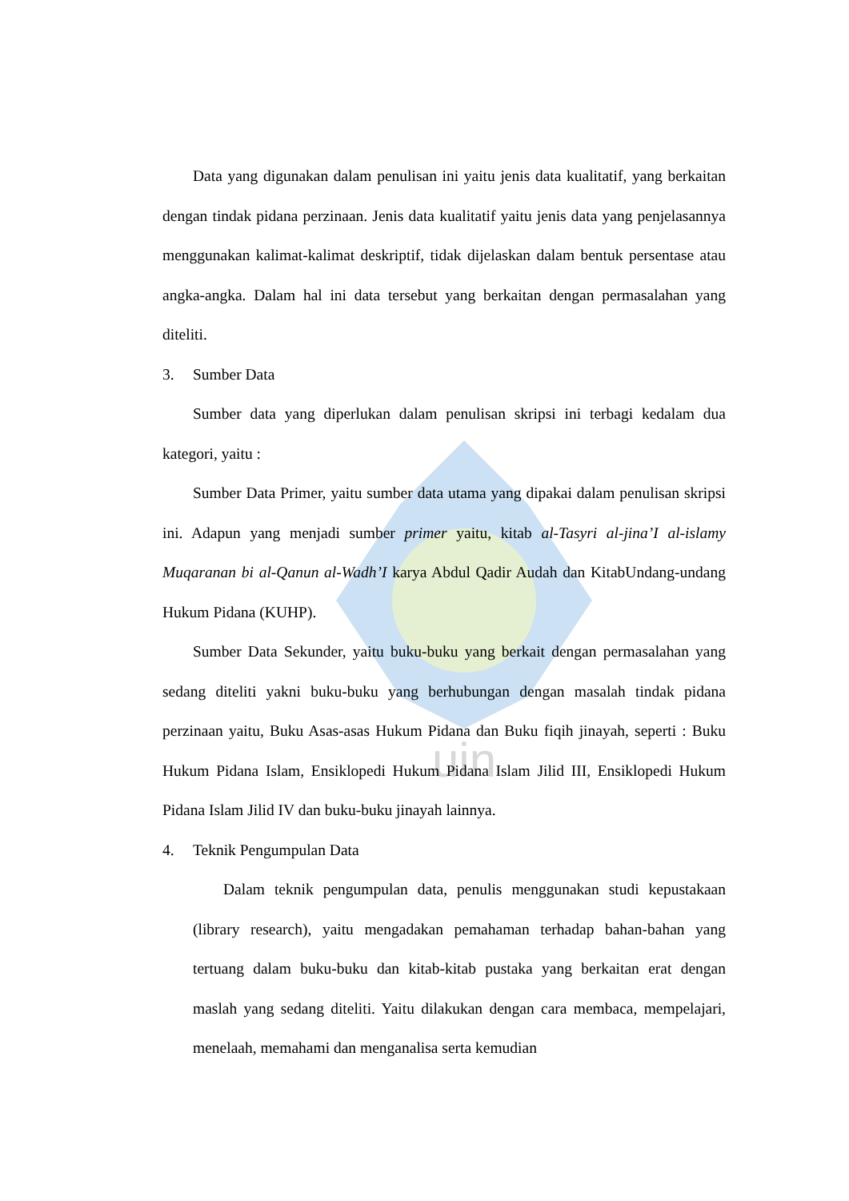uin
Data yang digunakan dalam penulisan ini yaitu jenis data kualitatif, yang berkaitan dengan tindak pidana perzinaan. Jenis data kualitatif yaitu jenis data yang penjelasannya menggunakan kalimat-kalimat deskriptif, tidak dijelaskan dalam bentuk persentase atau angka-angka. Dalam hal ini data tersebut yang berkaitan dengan permasalahan yang diteliti.
3. Sumber Data
Sumber data yang diperlukan dalam penulisan skripsi ini terbagi kedalam dua kategori, yaitu :
Sumber Data Primer, yaitu sumber data utama yang dipakai dalam penulisan skripsi ini. Adapun yang menjadi sumber primer yaitu, kitab al-Tasyri al-jina’I al-islamy Muqaranan bi al-Qanun al-Wadh’I karya Abdul Qadir Audah dan KitabUndang-undang Hukum Pidana (KUHP).
Sumber Data Sekunder, yaitu buku-buku yang berkait dengan permasalahan yang sedang diteliti yakni buku-buku yang berhubungan dengan masalah tindak pidana perzinaan yaitu, Buku Asas-asas Hukum Pidana dan Buku fiqih jinayah, seperti : Buku Hukum Pidana Islam, Ensiklopedi Hukum Pidana Islam Jilid III, Ensiklopedi Hukum Pidana Islam Jilid IV dan buku-buku jinayah lainnya.
4. Teknik Pengumpulan Data
Dalam teknik pengumpulan data, penulis menggunakan studi kepustakaan (library research), yaitu mengadakan pemahaman terhadap bahan-bahan yang tertuang dalam buku-buku dan kitab-kitab pustaka yang berkaitan erat dengan maslah yang sedang diteliti. Yaitu dilakukan dengan cara membaca, mempelajari, menelaah, memahami dan menganalisa serta kemudian